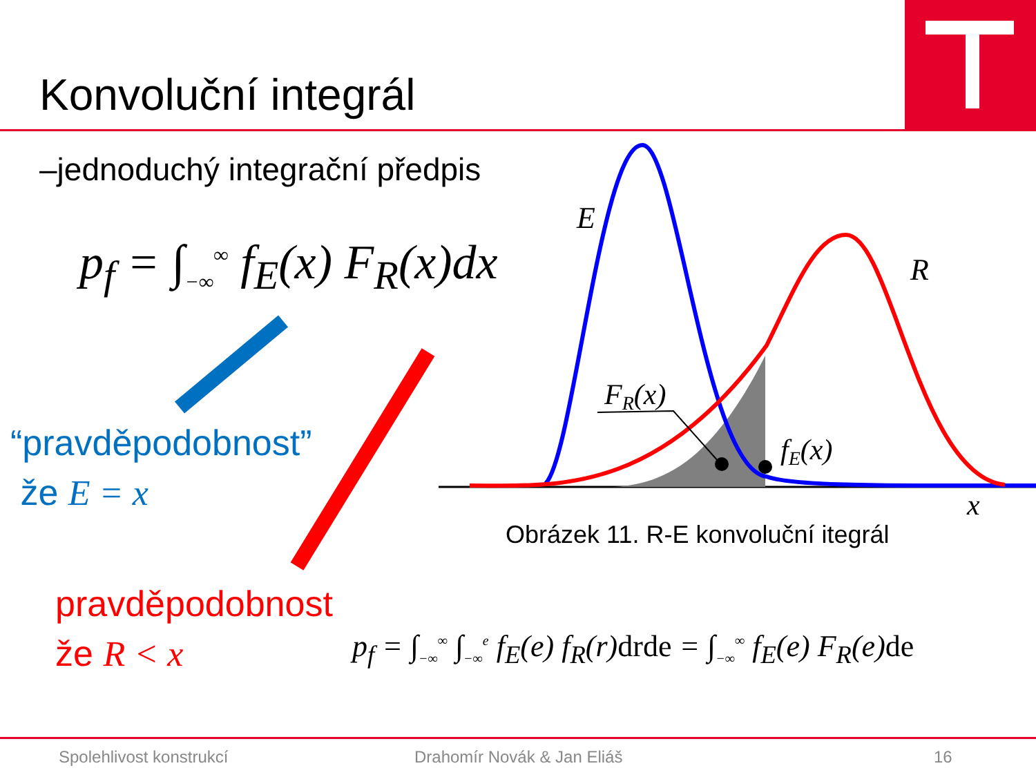Konvoluční integrál
–jednoduchý integrační předpis
E
R
FR(x)
fE(x)
x
p<sub>f</sub> = ∫<sub>−∞</sub><sup>∞</sup> f<sub>E</sub>(x) F<sub>R</sub>(x)dx
“pravděpodobnost”
že E = x
pravděpodobnost
že R < x
Obrázek 11. R-E konvoluční itegrál
p<sub>f</sub> = ∫<sub>−∞</sub><sup>∞</sup> ∫<sub>−∞</sub><sup>e</sup> f<sub>E</sub>(e) f<sub>R</sub>(r)drde = ∫<sub>−∞</sub><sup>∞</sup> f<sub>E</sub>(e) F<sub>R</sub>(e)de
Spolehlivost konstrukcí Drahomír Novák & Jan Eliáš 16